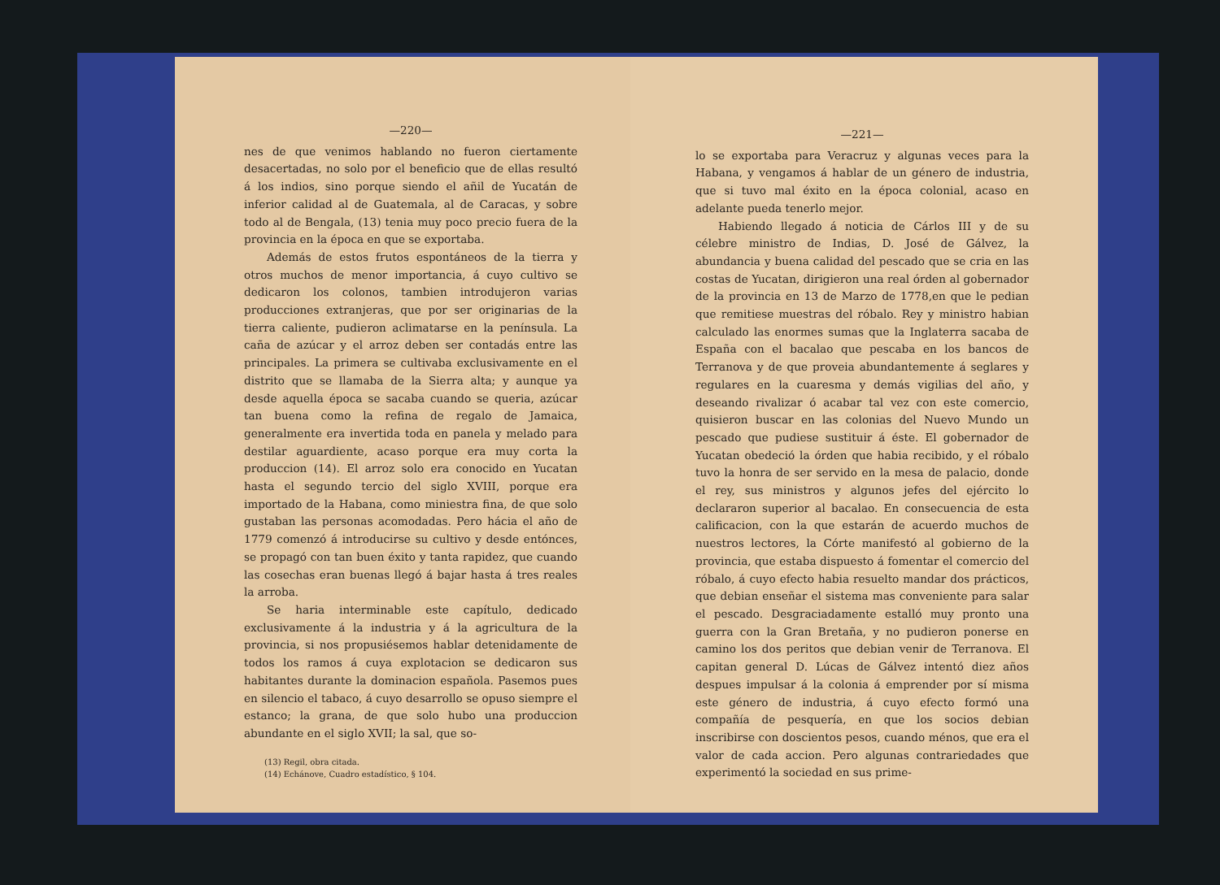—220—
nes de que venimos hablando no fueron ciertamente desacertadas, no solo por el beneficio que de ellas resultó á los indios, sino porque siendo el añil de Yucatán de inferior calidad al de Guatemala, al de Caracas, y sobre todo al de Bengala, (13) tenia muy poco precio fuera de la provincia en la época en que se exportaba.
Además de estos frutos espontáneos de la tierra y otros muchos de menor importancia, á cuyo cultivo se dedicaron los colonos, tambien introdujeron varias producciones extranjeras, que por ser originarias de la tierra caliente, pudieron aclimatarse en la península. La caña de azúcar y el arroz deben ser contadás entre las principales. La primera se cultivaba exclusivamente en el distrito que se llamaba de la Sierra alta; y aunque ya desde aquella época se sacaba cuando se queria, azúcar tan buena como la refina de regalo de Jamaica, generalmente era invertida toda en panela y melado para destilar aguardiente, acaso porque era muy corta la produccion (14). El arroz solo era conocido en Yucatan hasta el segundo tercio del siglo XVIII, porque era importado de la Habana, como miniestra fina, de que solo gustaban las personas acomodadas. Pero hácia el año de 1779 comenzó á introducirse su cultivo y desde entónces, se propagó con tan buen éxito y tanta rapidez, que cuando las cosechas eran buenas llegó á bajar hasta á tres reales la arroba.
Se haria interminable este capítulo, dedicado exclusivamente á la industria y á la agricultura de la provincia, si nos propusiésemos hablar detenidamente de todos los ramos á cuya explotacion se dedicaron sus habitantes durante la dominacion española. Pasemos pues en silencio el tabaco, á cuyo desarrollo se opuso siempre el estanco; la grana, de que solo hubo una produccion abundante en el siglo XVII; la sal, que so-
(13) Regil, obra citada.
(14) Echánove, Cuadro estadístico, § 104.
—221—
lo se exportaba para Veracruz y algunas veces para la Habana, y vengamos á hablar de un género de industria, que si tuvo mal éxito en la época colonial, acaso en adelante pueda tenerlo mejor.
Habiendo llegado á noticia de Cárlos III y de su célebre ministro de Indias, D. José de Gálvez, la abundancia y buena calidad del pescado que se cria en las costas de Yucatan, dirigieron una real órden al gobernador de la provincia en 13 de Marzo de 1778,en que le pedian que remitiese muestras del róbalo. Rey y ministro habian calculado las enormes sumas que la Inglaterra sacaba de España con el bacalao que pescaba en los bancos de Terranova y de que proveia abundantemente á seglares y regulares en la cuaresma y demás vigilias del año, y deseando rivalizar ó acabar tal vez con este comercio, quisieron buscar en las colonias del Nuevo Mundo un pescado que pudiese sustituir á éste. El gobernador de Yucatan obedeció la órden que habia recibido, y el róbalo tuvo la honra de ser servido en la mesa de palacio, donde el rey, sus ministros y algunos jefes del ejército lo declararon superior al bacalao. En consecuencia de esta calificacion, con la que estarán de acuerdo muchos de nuestros lectores, la Córte manifestó al gobierno de la provincia, que estaba dispuesto á fomentar el comercio del róbalo, á cuyo efecto habia resuelto mandar dos prácticos, que debian enseñar el sistema mas conveniente para salar el pescado. Desgraciadamente estalló muy pronto una guerra con la Gran Bretaña, y no pudieron ponerse en camino los dos peritos que debian venir de Terranova. El capitan general D. Lúcas de Gálvez intentó diez años despues impulsar á la colonia á emprender por sí misma este género de industria, á cuyo efecto formó una compañía de pesquería, en que los socios debian inscribirse con doscientos pesos, cuando ménos, que era el valor de cada accion. Pero algunas contrariedades que experimentó la sociedad en sus prime-